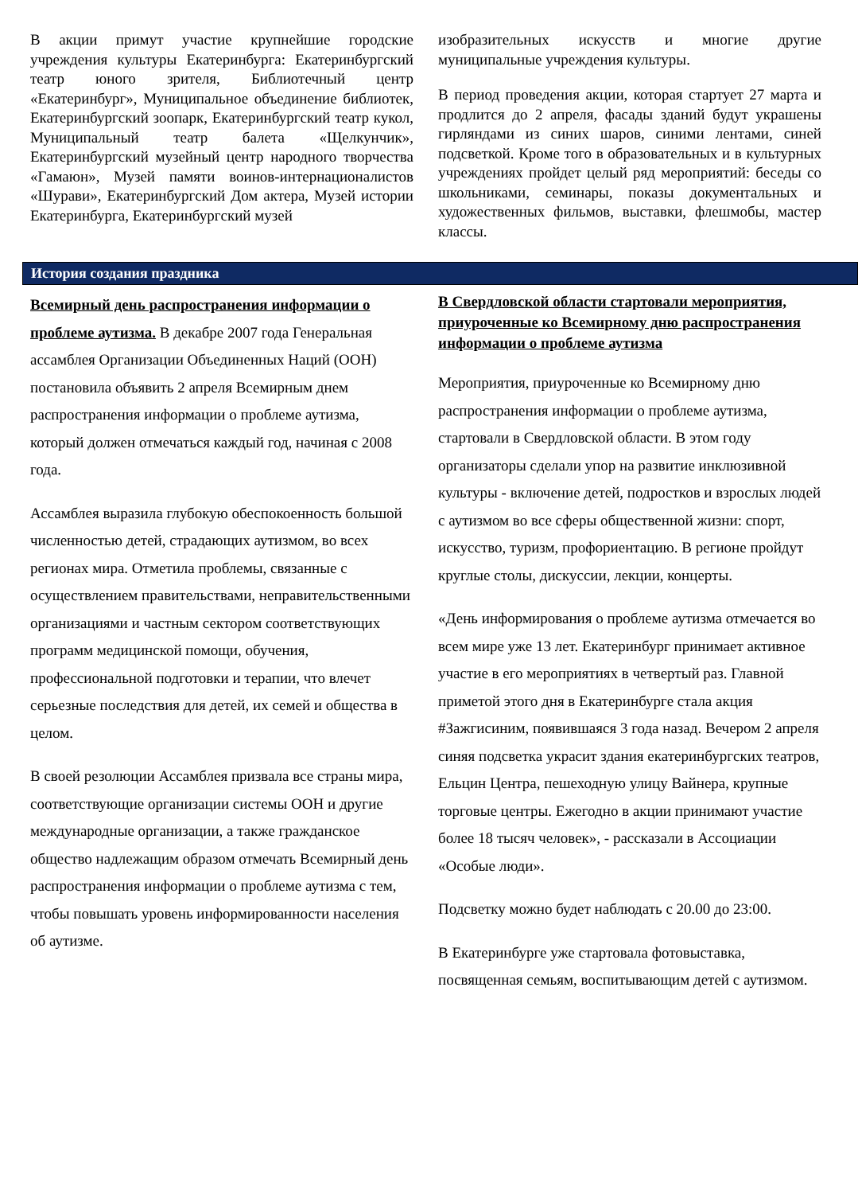В акции примут участие крупнейшие городские учреждения культуры Екатеринбурга: Екатеринбургский театр юного зрителя, Библиотечный центр «Екатеринбург», Муниципальное объединение библиотек, Екатеринбургский зоопарк, Екатеринбургский театр кукол, Муниципальный театр балета «Щелкунчик», Екатеринбургский музейный центр народного творчества «Гамаюн», Музей памяти воинов-интернационалистов «Шурави», Екатеринбургский Дом актера, Музей истории Екатеринбурга, Екатеринбургский музей
изобразительных искусств и многие другие муниципальные учреждения культуры.
В период проведения акции, которая стартует 27 марта и продлится до 2 апреля, фасады зданий будут украшены гирляндами из синих шаров, синими лентами, синей подсветкой. Кроме того в образовательных и в культурных учреждениях пройдет целый ряд мероприятий: беседы со школьниками, семинары, показы документальных и художественных фильмов, выставки, флешмобы, мастер классы.
История создания праздника
Всемирный день распространения информации о проблеме аутизма. В декабре 2007 года Генеральная ассамблея Организации Объединенных Наций (ООН) постановила объявить 2 апреля Всемирным днем распространения информации о проблеме аутизма, который должен отмечаться каждый год, начиная с 2008 года.
Ассамблея выразила глубокую обеспокоенность большой численностью детей, страдающих аутизмом, во всех регионах мира. Отметила проблемы, связанные с осуществлением правительствами, неправительственными организациями и частным сектором соответствующих программ медицинской помощи, обучения, профессиональной подготовки и терапии, что влечет серьезные последствия для детей, их семей и общества в целом.
В своей резолюции Ассамблея призвала все страны мира, соответствующие организации системы ООН и другие международные организации, а также гражданское общество надлежащим образом отмечать Всемирный день распространения информации о проблеме аутизма с тем, чтобы повышать уровень информированности населения об аутизме.
В Свердловской области стартовали мероприятия, приуроченные ко Всемирному дню распространения информации о проблеме аутизма
Мероприятия, приуроченные ко Всемирному дню распространения информации о проблеме аутизма, стартовали в Свердловской области. В этом году организаторы сделали упор на развитие инклюзивной культуры - включение детей, подростков и взрослых людей с аутизмом во все сферы общественной жизни: спорт, искусство, туризм, профориентацию. В регионе пройдут круглые столы, дискуссии, лекции, концерты.
«День информирования о проблеме аутизма отмечается во всем мире уже 13 лет. Екатеринбург принимает активное участие в его мероприятиях в четвертый раз. Главной приметой этого дня в Екатеринбурге стала акция #Зажгисиним, появившаяся 3 года назад. Вечером 2 апреля синяя подсветка украсит здания екатеринбургских театров, Ельцин Центра, пешеходную улицу Вайнера, крупные торговые центры. Ежегодно в акции принимают участие более 18 тысяч человек», - рассказали в Ассоциации «Особые люди».
Подсветку можно будет наблюдать с 20.00 до 23:00.
В Екатеринбурге уже стартовала фотовыставка, посвященная семьям, воспитывающим детей с аутизмом.